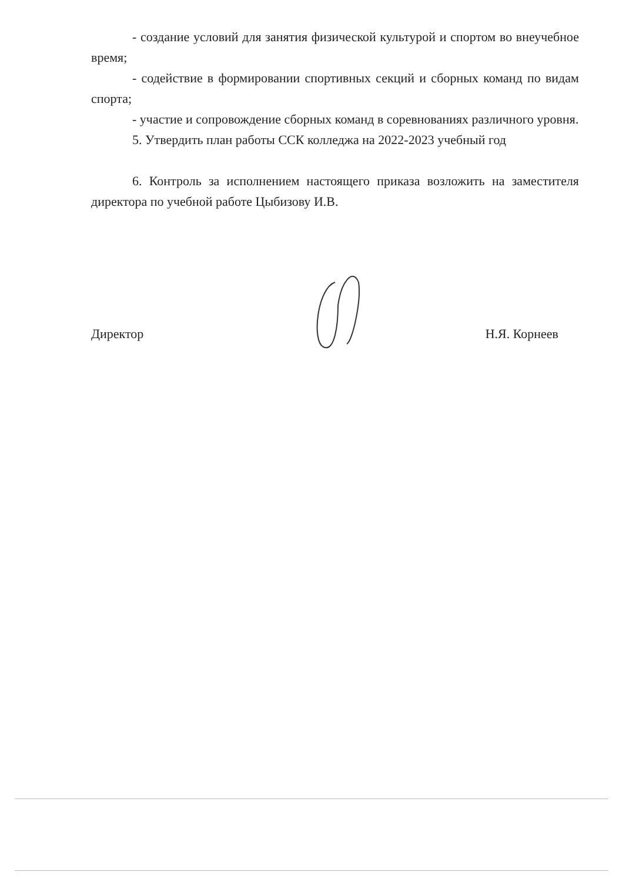- создание условий для занятия физической культурой и спортом во внеучебное время;
- содействие в формировании спортивных секций и сборных команд по видам спорта;
- участие и сопровождение сборных команд в соревнованиях различного уровня.
5. Утвердить план работы ССК колледжа на 2022-2023 учебный год
6. Контроль за исполнением настоящего приказа возложить на заместителя директора по учебной работе Цыбизову И.В.
Директор Н.Я. Корнеев